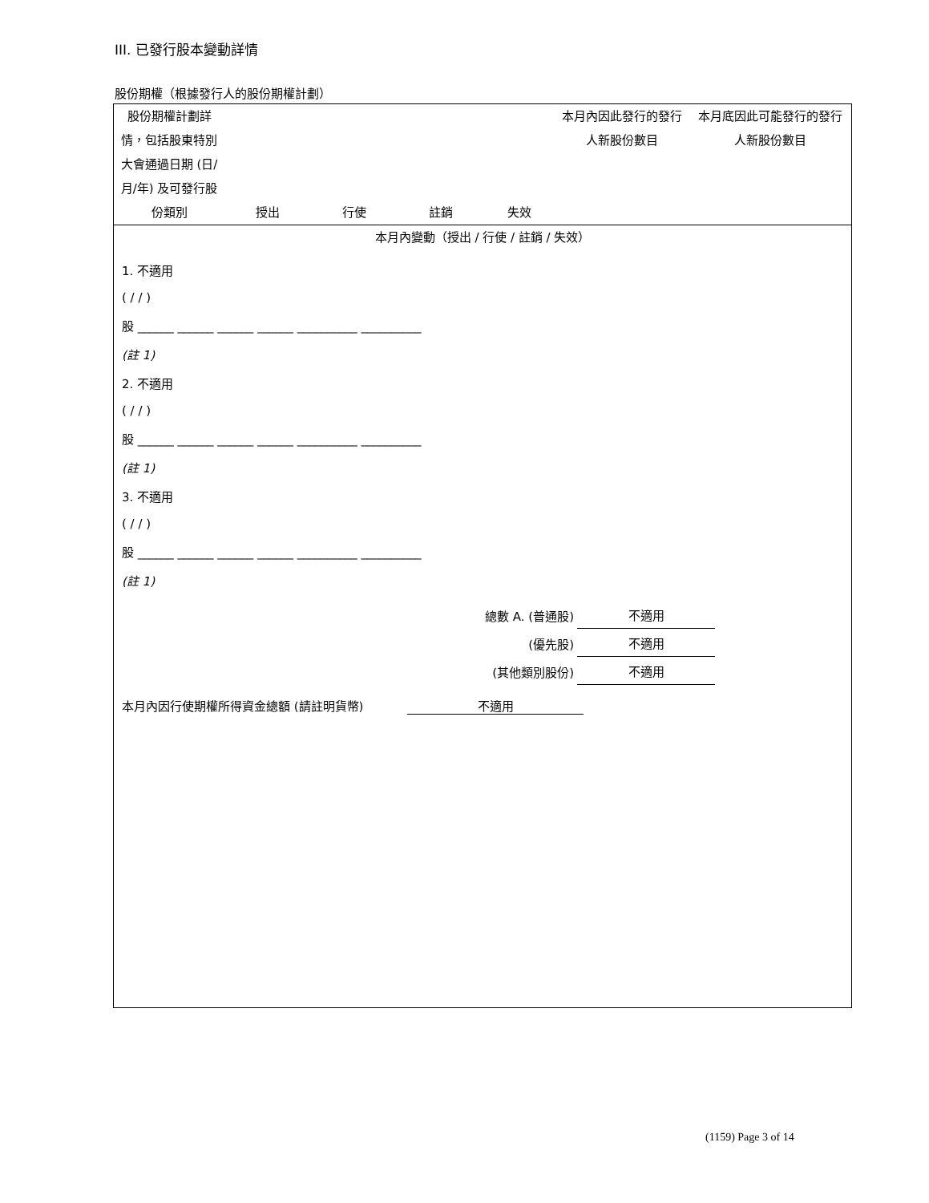III. 已發行股本變動詳情
股份期權（根據發行人的股份期權計劃）
| 股份期權計劃詳情，包括股東特別大會通過日期 (日/月/年) 及可發行股份類別 | 授出 | 行使 | 註銷 | 失效 | 本月內因此發行的發行人新股份數目 | 本月底因此可能發行的發行人新股份數目 |
| 本月內變動（授出 / 行使 / 註銷 / 失效） | | | | | | |
1. 不適用
( / / )
股 ______ ______ ______ ______ __________ __________
(註 1)
2. 不適用
( / / )
股 ______ ______ ______ ______ __________ __________
(註 1)
3. 不適用
( / / )
股 ______ ______ ______ ______ __________ __________
(註 1)
| 總數 A. (普通股) | 不適用 |
| (優先股) | 不適用 |
| (其他類別股份) | 不適用 |
本月內因行使期權所得資金總額 (請註明貨幣) 不適用
(1159) Page 3 of 14